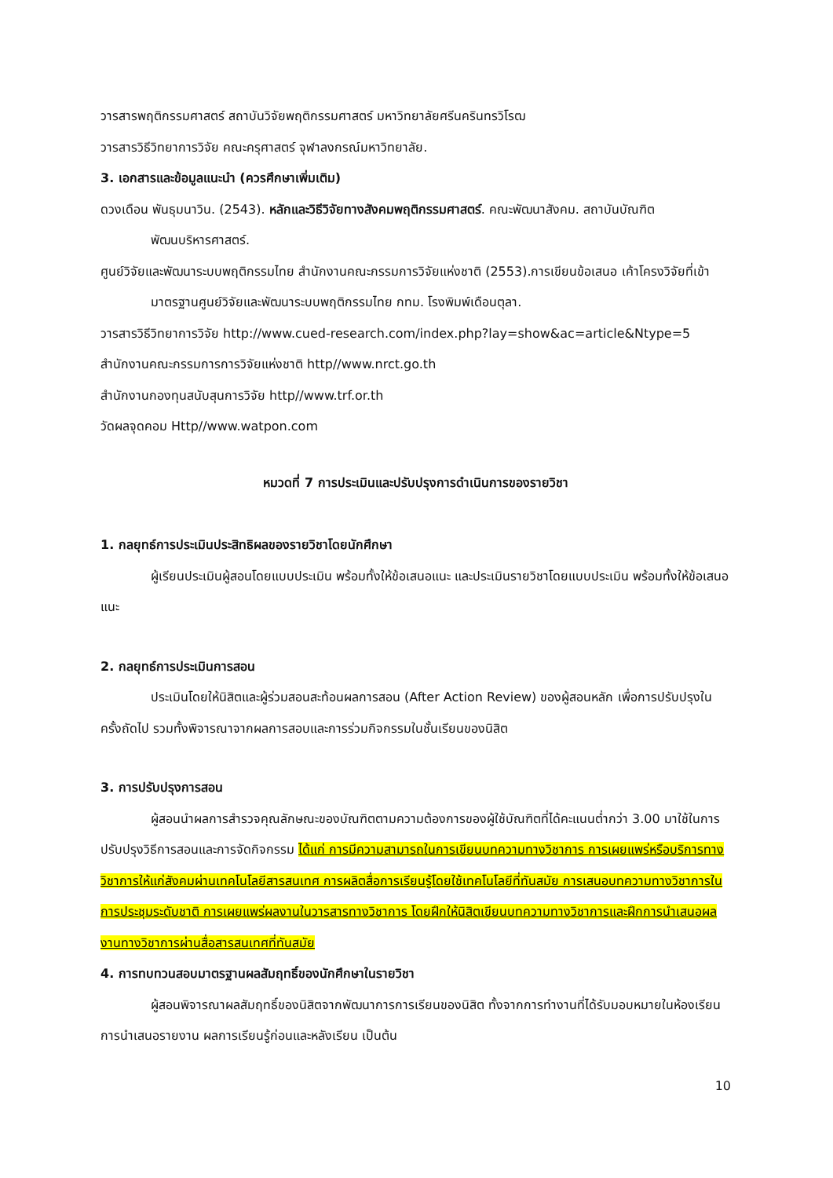วารสารพฤติกรรมศาสตร์ สถาบันวิจัยพฤติกรรมศาสตร์ มหาวิทยาลัยศรีนครินทรวิโรฒ
วารสารวิธีวิทยาการวิจัย คณะครุศาสตร์ จุฬาลงกรณ์มหาวิทยาลัย.
3. เอกสารและข้อมูลแนะนำ (ควรศึกษาเพิ่มเติม)
ดวงเดือน พันธุมนาวิน. (2543). หลักและวิธีวิจัยทางสังคมพฤติกรรมศาสตร์. คณะพัฒนาสังคม. สถาบันบัณฑิตพัฒนบริหารศาสตร์.
ศูนย์วิจัยและพัฒนาระบบพฤติกรรมไทย สำนักงานคณะกรรมการวิจัยแห่งชาติ (2553).การเขียนข้อเสนอ เค้าโครงวิจัยที่เข้ามาตรฐานศูนย์วิจัยและพัฒนาระบบพฤติกรรมไทย กทม. โรงพิมพ์เดือนตุลา.
วารสารวิธีวิทยาการวิจัย http://www.cued-research.com/index.php?lay=show&ac=article&Ntype=5
สำนักงานคณะกรรมการการวิจัยแห่งชาติ http//www.nrct.go.th
สำนักงานกองทุนสนับสุนการวิจัย http//www.trf.or.th
วัดผลจุดคอม Http//www.watpon.com
หมวดที่ 7 การประเมินและปรับปรุงการดำเนินการของรายวิชา
1. กลยุทธ์การประเมินประสิทธิผลของรายวิชาโดยนักศึกษา
ผู้เรียนประเมินผู้สอนโดยแบบประเมิน พร้อมทั้งให้ข้อเสนอแนะ และประเมินรายวิชาโดยแบบประเมิน พร้อมทั้งให้ข้อเสนอแนะ
2. กลยุทธ์การประเมินการสอน
ประเมินโดยให้นิสิตและผู้ร่วมสอนสะท้อนผลการสอน (After Action Review) ของผู้สอนหลัก เพื่อการปรับปรุงในครั้งถัดไป รวมทั้งพิจารณาจากผลการสอบและการร่วมกิจกรรมในชั้นเรียนของนิสิต
3. การปรับปรุงการสอน
ผู้สอนนำผลการสำรวจคุณลักษณะของบัณฑิตตามความต้องการของผู้ใช้บัณฑิตที่ได้คะแนนต่ำกว่า 3.00 มาใช้ในการปรับปรุงวิธีการสอนและการจัดกิจกรรม ได้แก่ การมีความสามารถในการเขียนบทความทางวิชาการ การเผยแพร่หรือบริการทางวิชาการให้แก่สังคมผ่านเทคโนโลยีสารสนเทศ การผลิตสื่อการเรียนรู้โดยใช้เทคโนโลยีที่ทันสมัย การเสนอบทความทางวิชาการในการประชุมระดับชาติ การเผยแพร่ผลงานในวารสารทางวิชาการ โดยฝึกให้นิสิตเขียนบทความทางวิชาการและฝึกการนำเสนอผลงานทางวิชาการผ่านสื่อสารสนเทศที่ทันสมัย
4. การทบทวนสอบมาตรฐานผลสัมฤทธิ์ของนักศึกษาในรายวิชา
ผู้สอนพิจารณาผลสัมฤทธิ์ของนิสิตจากพัฒนาการการเรียนของนิสิต ทั้งจากการทำงานที่ได้รับมอบหมายในห้องเรียน การนำเสนอรายงาน ผลการเรียนรู้ก่อนและหลังเรียน เป็นต้น
10